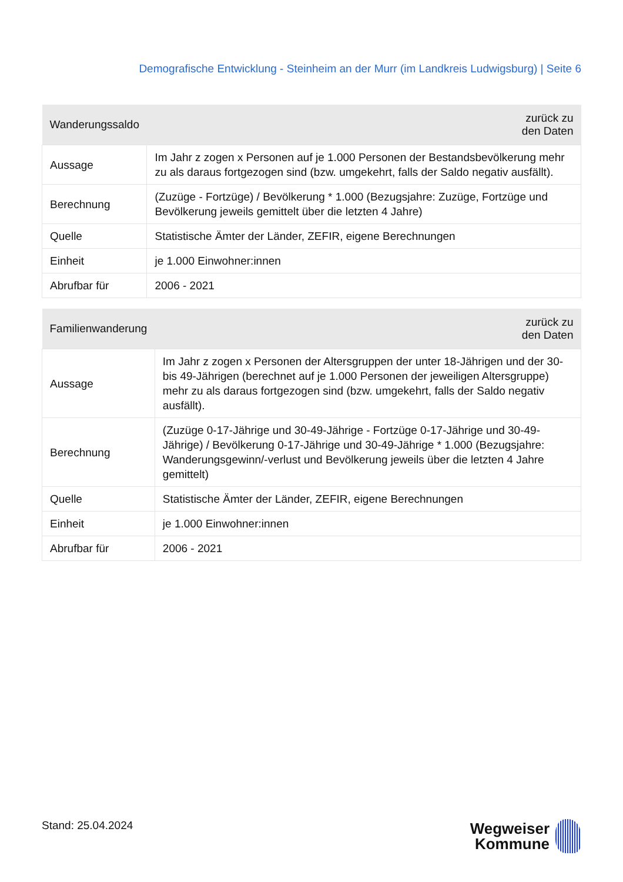Demografische Entwicklung - Steinheim an der Murr (im Landkreis Ludwigsburg) | Seite 6
| Wanderungssaldo | zurück zu den Daten |
| --- | --- |
| Aussage | Im Jahr z zogen x Personen auf je 1.000 Personen der Bestandsbevölkerung mehr zu als daraus fortgezogen sind (bzw. umgekehrt, falls der Saldo negativ ausfällt). |
| Berechnung | (Zuzüge - Fortzüge) / Bevölkerung * 1.000 (Bezugsjahre: Zuzüge, Fortzüge und Bevölkerung jeweils gemittelt über die letzten 4 Jahre) |
| Quelle | Statistische Ämter der Länder, ZEFIR, eigene Berechnungen |
| Einheit | je 1.000 Einwohner:innen |
| Abrufbar für | 2006 - 2021 |
| Familienwanderung | zurück zu den Daten |
| --- | --- |
| Aussage | Im Jahr z zogen x Personen der Altersgruppen der unter 18-Jährigen und der 30- bis 49-Jährigen (berechnet auf je 1.000 Personen der jeweiligen Altersgruppe) mehr zu als daraus fortgezogen sind (bzw. umgekehrt, falls der Saldo negativ ausfällt). |
| Berechnung | (Zuzüge 0-17-Jährige und 30-49-Jährige - Fortzüge 0-17-Jährige und 30-49- Jährige) / Bevölkerung 0-17-Jährige und 30-49-Jährige * 1.000 (Bezugsjahre: Wanderungsgewinn/-verlust und Bevölkerung jeweils über die letzten 4 Jahre gemittelt) |
| Quelle | Statistische Ämter der Länder, ZEFIR, eigene Berechnungen |
| Einheit | je 1.000 Einwohner:innen |
| Abrufbar für | 2006 - 2021 |
Stand: 25.04.2024
Wegweiser
Kommune